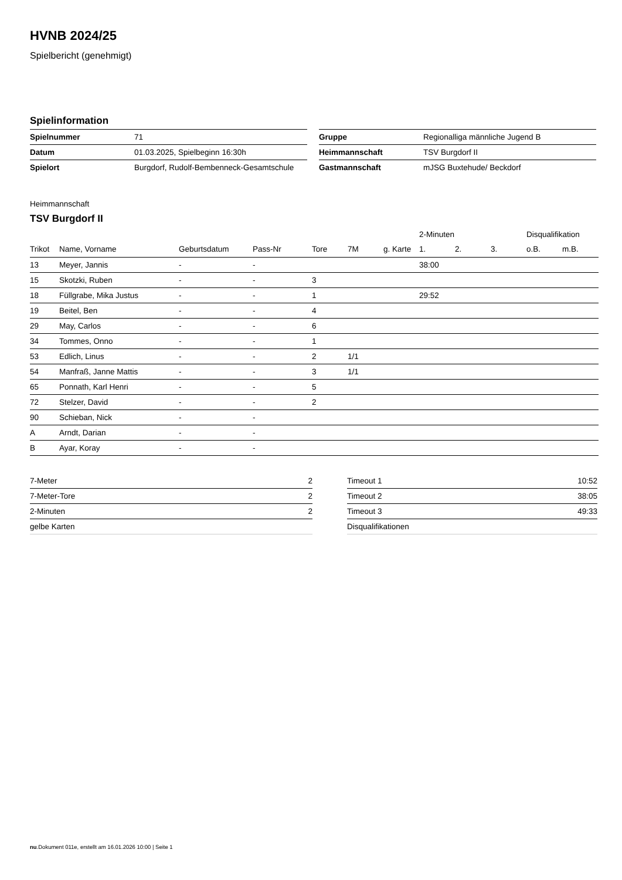HVNB 2024/25
Spielbericht (genehmigt)
Spielinformation
| Spielnummer | 71 |
| Datum | 01.03.2025, Spielbeginn 16:30h |
| Spielort | Burgdorf, Rudolf-Bembenneck-Gesamtschule |
| Gruppe | Regionalliga männliche Jugend B |
| Heimmannschaft | TSV Burgdorf II |
| Gastmannschaft | mJSG Buxtehude/ Beckdorf |
Heimmannschaft
TSV Burgdorf II
| | | | | | | | 2-Minuten | | | Disqualifikation | |
| --- | --- | --- | --- | --- | --- | --- | --- | --- | --- | --- | --- |
| Trikot | Name, Vorname | Geburtsdatum | Pass-Nr | Tore | 7M | g. Karte | 1. | 2. | 3. | o.B. | m.B. |
| 13 | Meyer, Jannis | - | - | | | | 38:00 | | | | |
| 15 | Skotzki, Ruben | - | - | 3 | | | | | | | |
| 18 | Füllgrabe, Mika Justus | - | - | 1 | | | 29:52 | | | | |
| 19 | Beitel, Ben | - | - | 4 | | | | | | | |
| 29 | May, Carlos | - | - | 6 | | | | | | | |
| 34 | Tommes, Onno | - | - | 1 | | | | | | | |
| 53 | Edlich, Linus | - | - | 2 | 1/1 | | | | | | |
| 54 | Manfraß, Janne Mattis | - | - | 3 | 1/1 | | | | | | |
| 65 | Ponnath, Karl Henri | - | - | 5 | | | | | | | |
| 72 | Stelzer, David | - | - | 2 | | | | | | | |
| 90 | Schieban, Nick | - | - | | | | | | | | |
| A | Arndt, Darian | - | - | | | | | | | | |
| B | Ayar, Koray | - | - | | | | | | | | |
| 7-Meter | 2 |
| 7-Meter-Tore | 2 |
| 2-Minuten | 2 |
| gelbe Karten | |
| Timeout 1 | 10:52 |
| Timeout 2 | 38:05 |
| Timeout 3 | 49:33 |
| Disqualifikationen | |
nu.Dokument 011e, erstellt am 16.01.2026 10:00 | Seite 1